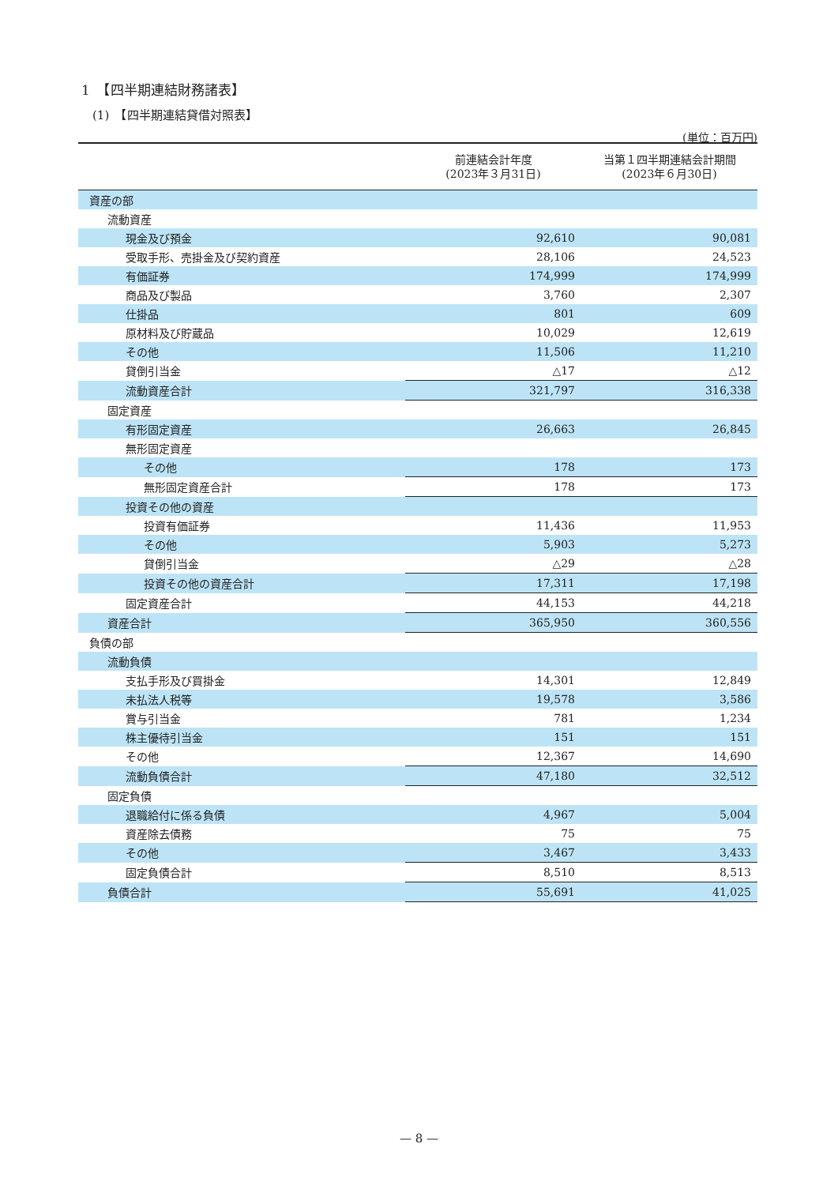1　【四半期連結財務諸表】
(1)　【四半期連結貸借対照表】
(単位：百万円)
| | 前連結会計年度 (2023年３月31日) | 当第１四半期連結会計期間 (2023年６月30日) |
| --- | --- | --- |
| 資産の部 | | |
| 流動資産 | | |
| 現金及び預金 | 92,610 | 90,081 |
| 受取手形、売掛金及び契約資産 | 28,106 | 24,523 |
| 有価証券 | 174,999 | 174,999 |
| 商品及び製品 | 3,760 | 2,307 |
| 仕掛品 | 801 | 609 |
| 原材料及び貯蔵品 | 10,029 | 12,619 |
| その他 | 11,506 | 11,210 |
| 貸倒引当金 | △17 | △12 |
| 流動資産合計 | 321,797 | 316,338 |
| 固定資産 | | |
| 有形固定資産 | 26,663 | 26,845 |
| 無形固定資産 | | |
| その他 | 178 | 173 |
| 無形固定資産合計 | 178 | 173 |
| 投資その他の資産 | | |
| 投資有価証券 | 11,436 | 11,953 |
| その他 | 5,903 | 5,273 |
| 貸倒引当金 | △29 | △28 |
| 投資その他の資産合計 | 17,311 | 17,198 |
| 固定資産合計 | 44,153 | 44,218 |
| 資産合計 | 365,950 | 360,556 |
| 負債の部 | | |
| 流動負債 | | |
| 支払手形及び買掛金 | 14,301 | 12,849 |
| 未払法人税等 | 19,578 | 3,586 |
| 賞与引当金 | 781 | 1,234 |
| 株主優待引当金 | 151 | 151 |
| その他 | 12,367 | 14,690 |
| 流動負債合計 | 47,180 | 32,512 |
| 固定負債 | | |
| 退職給付に係る負債 | 4,967 | 5,004 |
| 資産除去債務 | 75 | 75 |
| その他 | 3,467 | 3,433 |
| 固定負債合計 | 8,510 | 8,513 |
| 負債合計 | 55,691 | 41,025 |
— 8 —